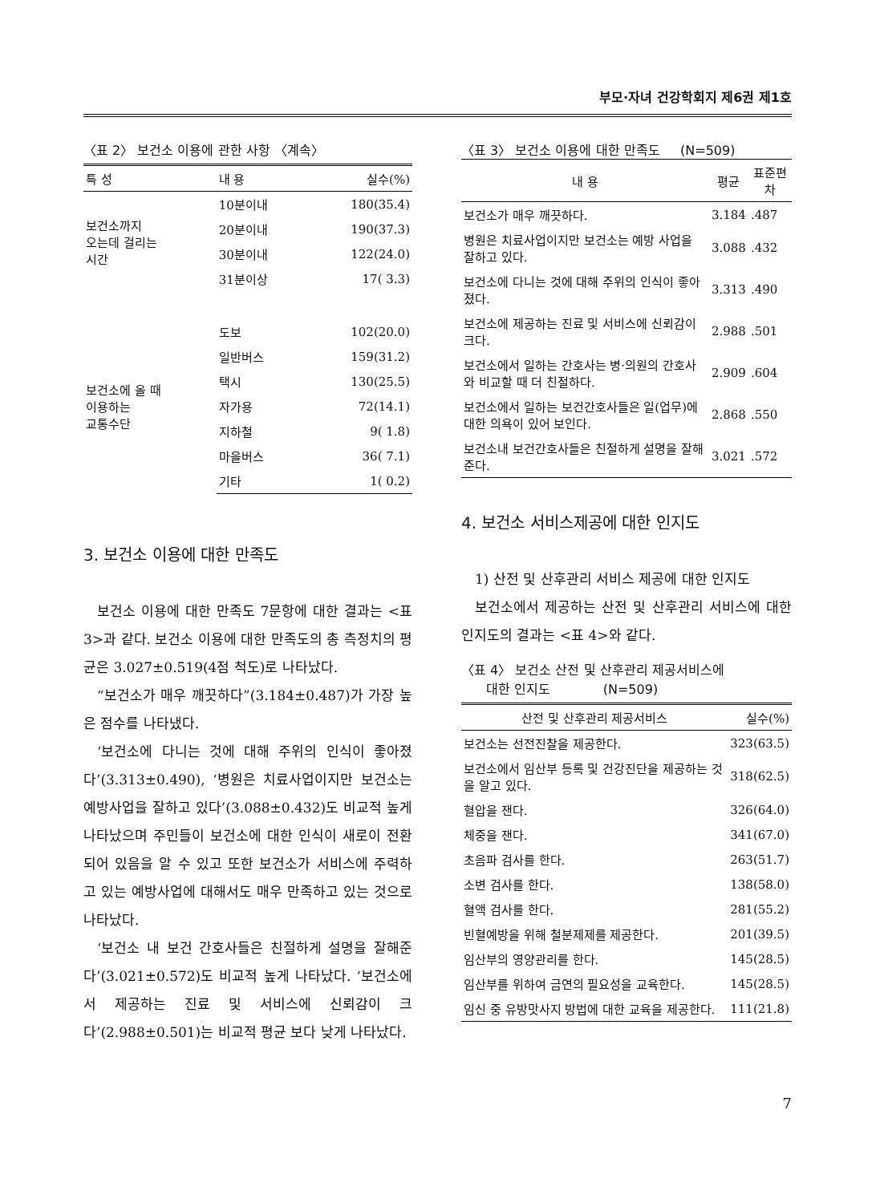부모·자녀 건강학회지 제6권 제1호
〈표 2〉 보건소 이용에 관한 사항 〈계속〉
| 특 성 | 내 용 | 실수(%) |
| --- | --- | --- |
| 보건소까지 오는데 걸리는 시간 | 10분이내 | 180(35.4) |
| | 20분이내 | 190(37.3) |
| | 30분이내 | 122(24.0) |
| | 31분이상 | 17( 3.3) |
| 보건소에 올 때 이용하는 교통수단 | 도보 | 102(20.0) |
| | 일반버스 | 159(31.2) |
| | 택시 | 130(25.5) |
| | 자가용 | 72(14.1) |
| | 지하철 | 9( 1.8) |
| | 마을버스 | 36( 7.1) |
| | 기타 | 1( 0.2) |
3. 보건소 이용에 대한 만족도
보건소 이용에 대한 만족도 7문항에 대한 결과는 <표 3>과 같다. 보건소 이용에 대한 만족도의 총 측정치의 평균은 3.027±0.519(4점 척도)로 나타났다.
“보건소가 매우 깨끗하다”(3.184±0.487)가 가장 높은 점수를 나타냈다.
‘보건소에 다니는 것에 대해 주위의 인식이 좋아졌다’(3.313±0.490), ‘병원은 치료사업이지만 보건소는 예방사업을 잘하고 있다’(3.088±0.432)도 비교적 높게 나타났으며 주민들이 보건소에 대한 인식이 새로이 전환되어 있음을 알 수 있고 또한 보건소가 서비스에 주력하고 있는 예방사업에 대해서도 매우 만족하고 있는 것으로 나타났다.
‘보건소 내 보건 간호사들은 친절하게 설명을 잘해준다’(3.021±0.572)도 비교적 높게 나타났다. ‘보건소에서 제공하는 진료 및 서비스에 신뢰감이 크다’(2.988±0.501)는 비교적 평균 보다 낮게 나타났다.
〈표 3〉 보건소 이용에 대한 만족도 (N=509)
| 내 용 | 평균 | 표준편차 |
| --- | --- | --- |
| 보건소가 매우 깨끗하다. | 3.184 | .487 |
| 병원은 치료사업이지만 보건소는 예방 사업을 잘하고 있다. | 3.088 | .432 |
| 보건소에 다니는 것에 대해 주위의 인식이 좋아졌다. | 3.313 | .490 |
| 보건소에 제공하는 진료 및 서비스에 신뢰감이 크다. | 2.988 | .501 |
| 보건소에서 일하는 간호사는 병·의원의 간호사와 비교할 때 더 친절하다. | 2.909 | .604 |
| 보건소에서 일하는 보건간호사들은 일(업무)에 대한 의욕이 있어 보인다. | 2.868 | .550 |
| 보건소내 보건간호사들은 친절하게 설명을 잘해준다. | 3.021 | .572 |
4. 보건소 서비스제공에 대한 인지도
1) 산전 및 산후관리 서비스 제공에 대한 인지도
보건소에서 제공하는 산전 및 산후관리 서비스에 대한 인지도의 결과는 <표 4>와 같다.
〈표 4〉 보건소 산전 및 산후관리 제공서비스에
대한 인지도 (N=509)
| 산전 및 산후관리 제공서비스 | 실수(%) |
| --- | --- |
| 보건소는 선전진찰을 제공한다. | 323(63.5) |
| 보건소에서 임산부 등록 및 건강진단을 제공하는 것을 알고 있다. | 318(62.5) |
| 혈압을 잰다. | 326(64.0) |
| 체중을 잰다. | 341(67.0) |
| 초음파 검사를 한다. | 263(51.7) |
| 소변 검사를 한다. | 138(58.0) |
| 혈액 검사를 한다. | 281(55.2) |
| 빈혈예방을 위해 철분제제를 제공한다. | 201(39.5) |
| 임산부의 영양관리를 한다. | 145(28.5) |
| 임산부를 위하여 금연의 필요성을 교육한다. | 145(28.5) |
| 임신 중 유방맛사지 방법에 대한 교육을 제공한다. | 111(21.8) |
7